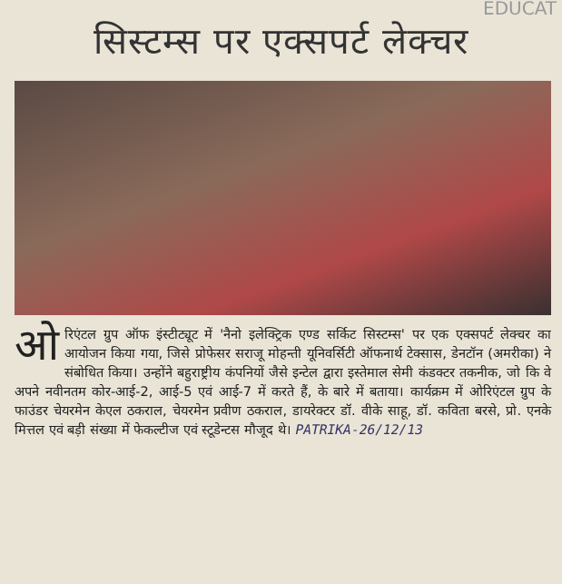EDUCAT
सिस्टम्स पर एक्सपर्ट लेक्चर
ओरिएंटल ग्रुप ऑफ इंस्टीट्यूट में 'नैनो इलेक्ट्रिक एण्ड सर्किट सिस्टम्स' पर एक एक्सपर्ट लेक्चर का आयोजन किया गया, जिसे प्रोफेसर सराजू मोहन्ती यूनिवर्सिटी ऑफनार्थ टेक्सास, डेनटॉन (अमरीका) ने संबोधित किया। उन्होंने बहुराष्ट्रीय कंपनियों जैसे इन्टेल द्वारा इस्तेमाल सेमी कंडक्टर तकनीक, जो कि वे अपने नवीनतम कोर-आई-2, आई-5 एवं आई-7 में करते हैं, के बारे में बताया। कार्यक्रम में ओरिएंटल ग्रुप के फाउंडर चेयरमेन केएल ठकराल, चेयरमेन प्रवीण ठकराल, डायरेक्टर डॉ. वीके साहू, डॉ. कविता बरसे, प्रो. एनके मित्तल एवं बड़ी संख्या में फेकल्टीज एवं स्टूडेन्टस मौजूद थे। PATRIKA-26/12/13